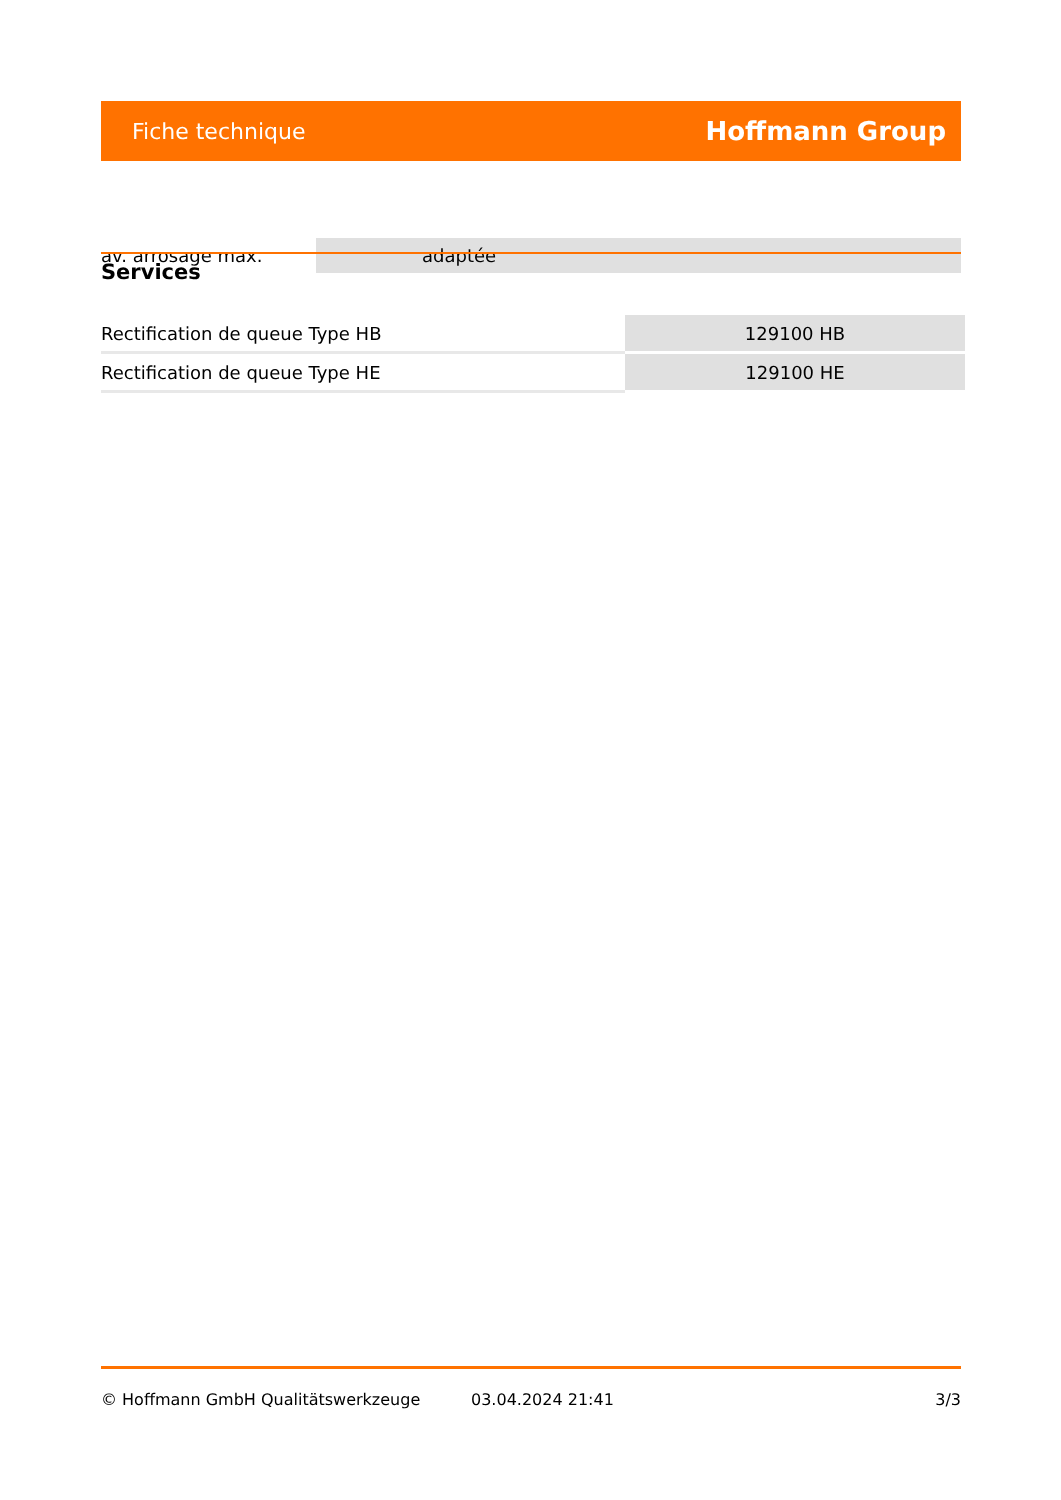Fiche technique Hoffmann Group
| av. arrosage max. | adaptée |
Services
| Rectification de queue Type HB | 129100 HB |
| Rectification de queue Type HE | 129100 HE |
© Hoffmann GmbH Qualitätswerkzeuge 03.04.2024 21:41 3/3